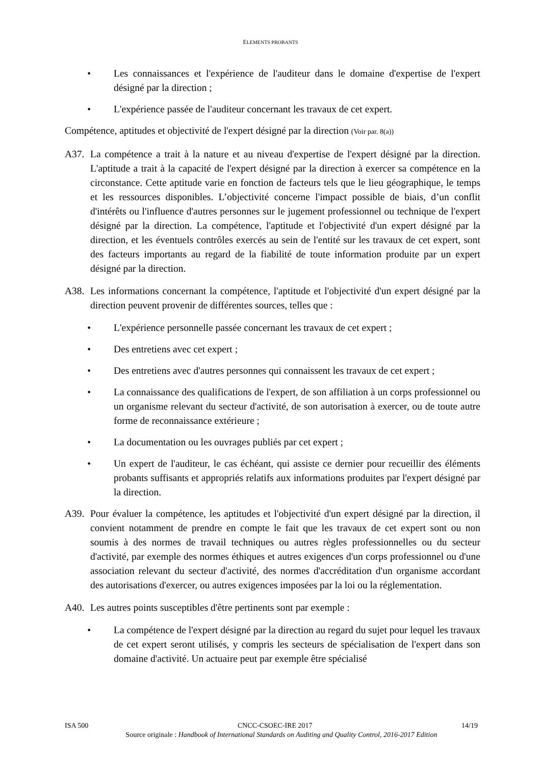ELEMENTS PROBANTS
• Les connaissances et l'expérience de l'auditeur dans le domaine d'expertise de l'expert désigné par la direction ;
• L'expérience passée de l'auditeur concernant les travaux de cet expert.
Compétence, aptitudes et objectivité de l'expert désigné par la direction (Voir par. 8(a))
A37. La compétence a trait à la nature et au niveau d'expertise de l'expert désigné par la direction. L'aptitude a trait à la capacité de l'expert désigné par la direction à exercer sa compétence en la circonstance. Cette aptitude varie en fonction de facteurs tels que le lieu géographique, le temps et les ressources disponibles. L’objectivité concerne l'impact possible de biais, d’un conflit d'intérêts ou l'influence d'autres personnes sur le jugement professionnel ou technique de l'expert désigné par la direction. La compétence, l'aptitude et l'objectivité d'un expert désigné par la direction, et les éventuels contrôles exercés au sein de l'entité sur les travaux de cet expert, sont des facteurs importants au regard de la fiabilité de toute information produite par un expert désigné par la direction.
A38. Les informations concernant la compétence, l'aptitude et l'objectivité d'un expert désigné par la direction peuvent provenir de différentes sources, telles que :
• L'expérience personnelle passée concernant les travaux de cet expert ;
• Des entretiens avec cet expert ;
• Des entretiens avec d'autres personnes qui connaissent les travaux de cet expert ;
• La connaissance des qualifications de l'expert, de son affiliation à un corps professionnel ou un organisme relevant du secteur d'activité, de son autorisation à exercer, ou de toute autre forme de reconnaissance extérieure ;
• La documentation ou les ouvrages publiés par cet expert ;
• Un expert de l'auditeur, le cas échéant, qui assiste ce dernier pour recueillir des éléments probants suffisants et appropriés relatifs aux informations produites par l'expert désigné par la direction.
A39. Pour évaluer la compétence, les aptitudes et l'objectivité d'un expert désigné par la direction, il convient notamment de prendre en compte le fait que les travaux de cet expert sont ou non soumis à des normes de travail techniques ou autres règles professionnelles ou du secteur d'activité, par exemple des normes éthiques et autres exigences d'un corps professionnel ou d'une association relevant du secteur d'activité, des normes d'accréditation d'un organisme accordant des autorisations d'exercer, ou autres exigences imposées par la loi ou la réglementation.
A40. Les autres points susceptibles d'être pertinents sont par exemple :
• La compétence de l'expert désigné par la direction au regard du sujet pour lequel les travaux de cet expert seront utilisés, y compris les secteurs de spécialisation de l'expert dans son domaine d'activité. Un actuaire peut par exemple être spécialisé
ISA 500 CNCC-CSOEC-IRE 2017 14/19
Source originale : Handbook of International Standards on Auditing and Quality Control, 2016-2017 Edition